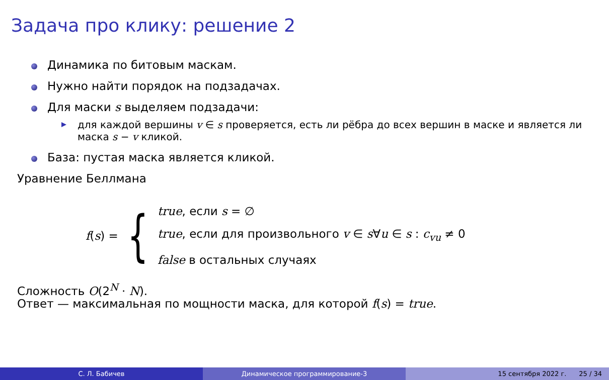Задача про клику: решение 2
Динамика по битовым маскам.
Нужно найти порядок на подзадачах.
Для маски s выделяем подзадачи:
для каждой вершины v ∈ s проверяется, есть ли рёбра до всех вершин в маске и является ли маска s − v кликой.
База: пустая маска является кликой.
Уравнение Беллмана
f(s) = {
true, если s = ∅
true, если для произвольного v ∈ s∀u ∈ s : c<sub>vu</sub> ≠ 0
false в остальных случаях
Сложность O(2<sup>N</sup> · N).
Ответ — максимальная по мощности маска, для которой f(s) = true.
С. Л. Бабичев Динамическое программирование-3 15 сентября 2022 г. 25 / 34